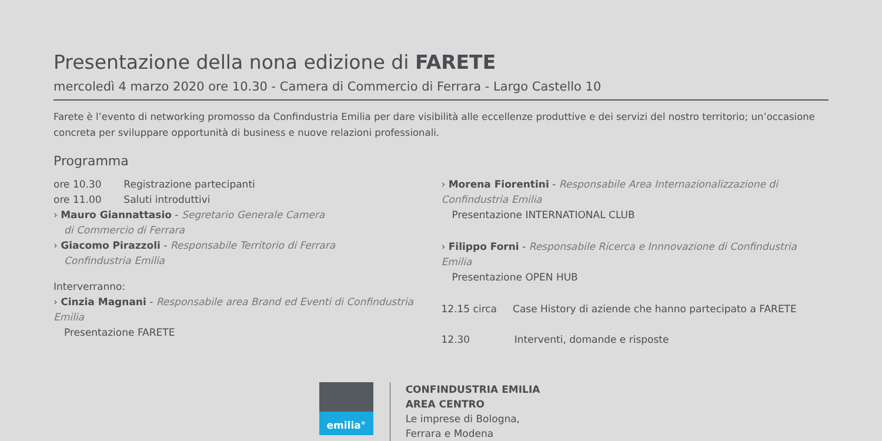Presentazione della nona edizione di FARETE
mercoledì 4 marzo 2020 ore 10.30 - Camera di Commercio di Ferrara - Largo Castello 10
Farete è l’evento di networking promosso da Confindustria Emilia per dare visibilità alle eccellenze produttive e dei servizi del nostro territorio; un’occasione concreta per sviluppare opportunità di business e nuove relazioni professionali.
Programma
ore 10.30 Registrazione partecipanti
ore 11.00 Saluti introduttivi
› Mauro Giannattasio - Segretario Generale Camera
di Commercio di Ferrara
› Giacomo Pirazzoli - Responsabile Territorio di Ferrara
Confindustria Emilia
Interverranno:
› Cinzia Magnani - Responsabile area Brand ed Eventi di Confindustria Emilia
Presentazione FARETE
› Morena Fiorentini - Responsabile Area Internazionalizzazione di Confindustria Emilia
Presentazione INTERNATIONAL CLUB
› Filippo Forni - Responsabile Ricerca e Innnovazione di Confindustria Emilia
Presentazione OPEN HUB
12.15 circa Case History di aziende che hanno partecipato a FARETE
12.30 Interventi, domande e risposte
emilia<sup>®</sup>
CONFINDUSTRIA EMILIA
AREA CENTRO
Le imprese di Bologna,
Ferrara e Modena